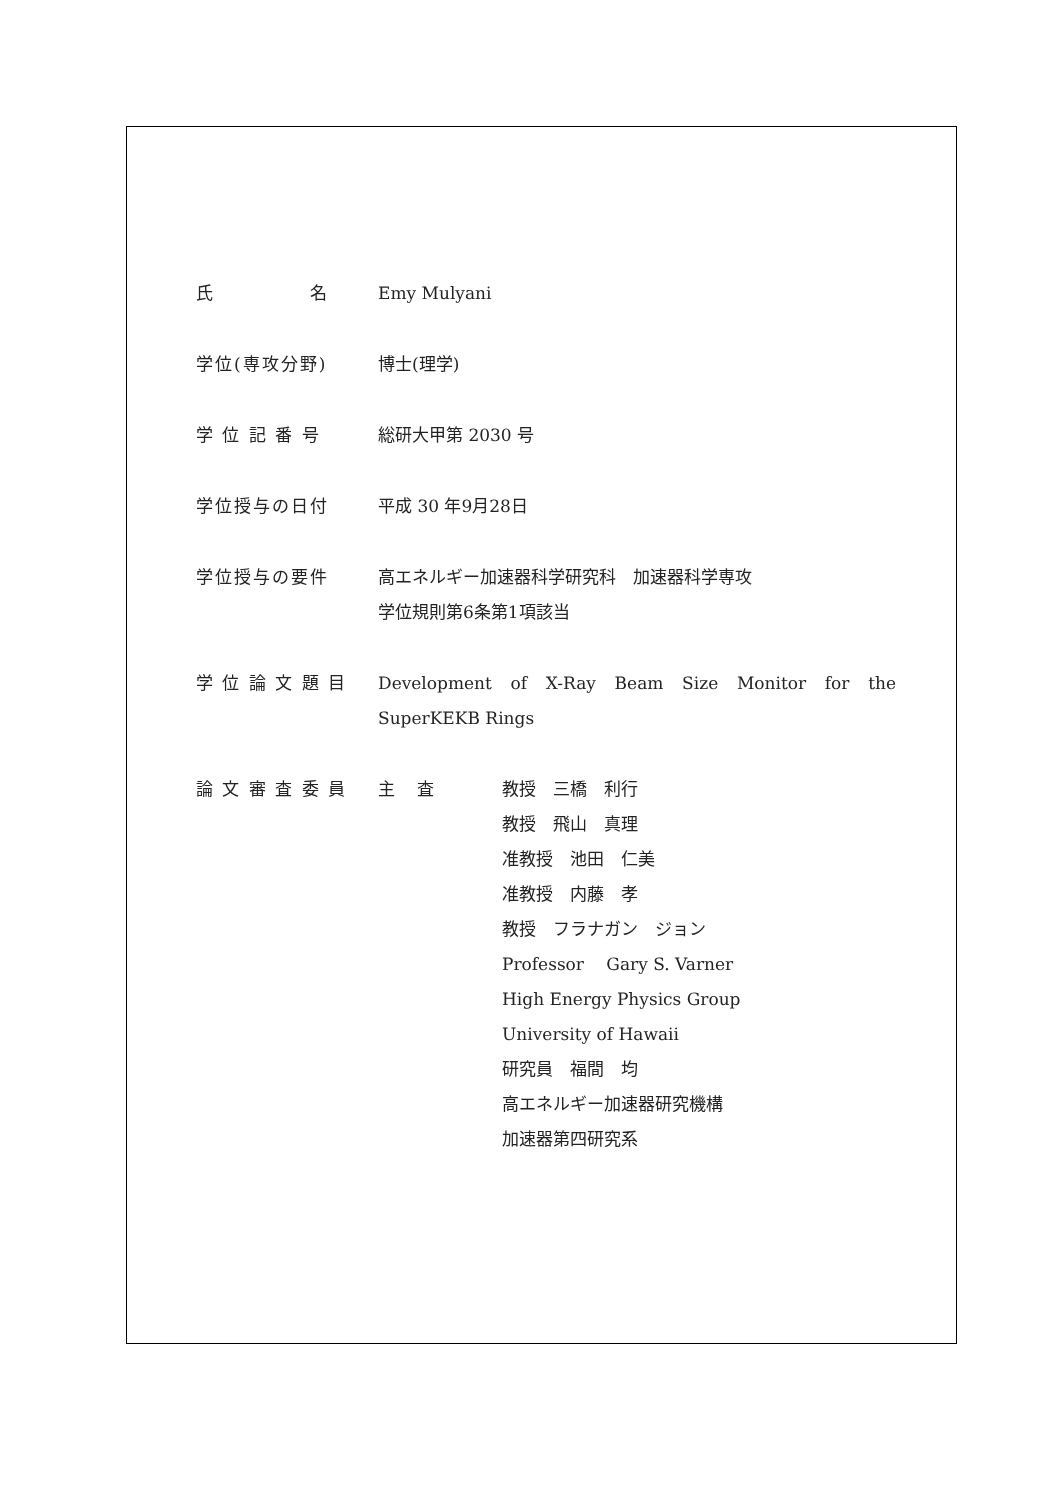氏　　　　　名 Emy Mulyani
学位(専攻分野) 博士(理学)
学 位 記 番 号 総研大甲第 2030 号
学位授与の日付 平成 30 年9月28日
学位授与の要件 高エネルギー加速器科学研究科　加速器科学専攻
学位規則第6条第1項該当
学 位 論 文 題 目 Development of X-Ray Beam Size Monitor for the SuperKEKB Rings
論 文 審 査 委 員 主　 査 教授　三橋　利行
教授　飛山　真理
准教授　池田　仁美
准教授　内藤　孝
教授　フラナガン　ジョン
Professor　 Gary S. Varner
High Energy Physics Group
University of Hawaii
研究員　福間　均
高エネルギー加速器研究機構
加速器第四研究系